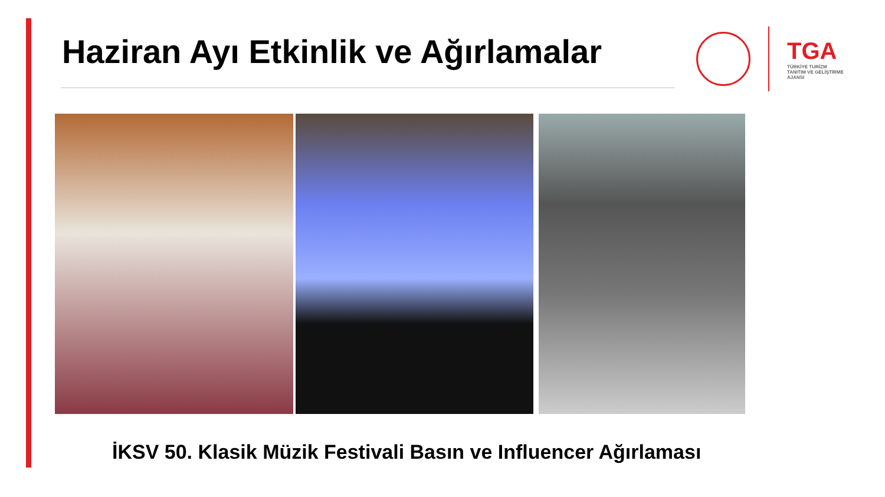Haziran Ayı Etkinlik ve Ağırlamalar
TGA
TÜRKİYE TURİZM
TANITIM VE GELİŞTİRME
AJANSI
İKSV 50. Klasik Müzik Festivali Basın ve Influencer Ağırlaması